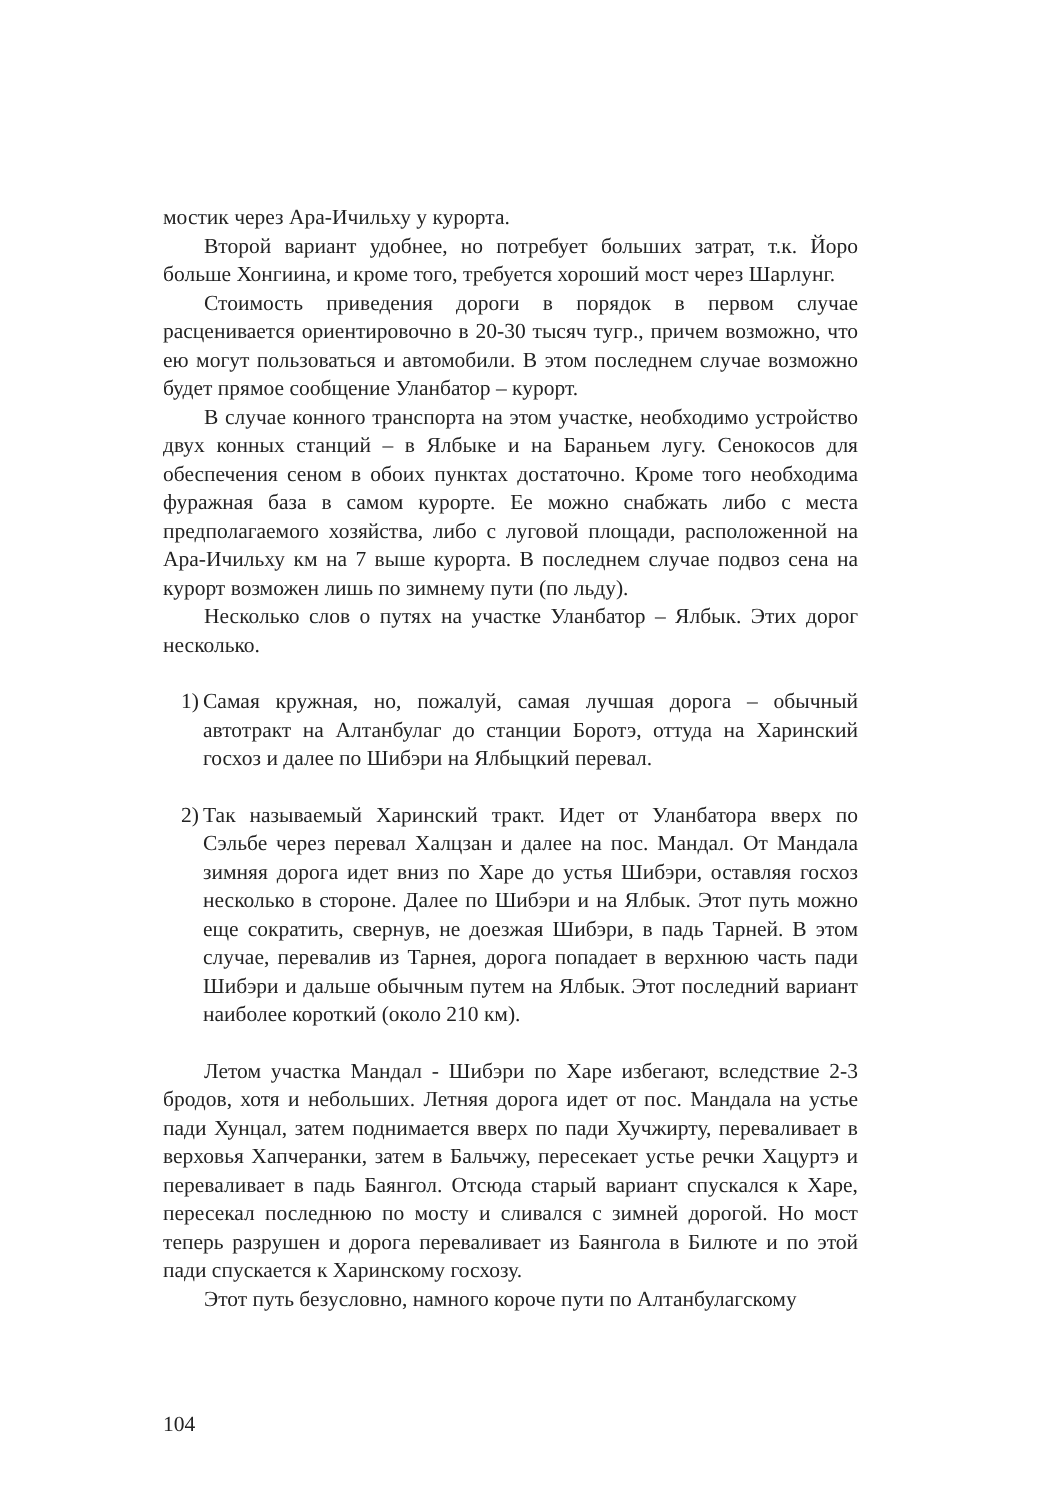мостик через Ара-Ичильху у курорта.
Второй вариант удобнее, но потребует больших затрат, т.к. Йоро больше Хонгиина, и кроме того, требуется хороший мост через Шарлунг.
Стоимость приведения дороги в порядок в первом случае расценивается ориентировочно в 20-30 тысяч тугр., причем возможно, что ею могут пользоваться и автомобили. В этом последнем случае возможно будет прямое сообщение Уланбатор – курорт.
В случае конного транспорта на этом участке, необходимо устройство двух конных станций – в Ялбыке и на Бараньем лугу. Сенокосов для обеспечения сеном в обоих пунктах достаточно. Кроме того необходима фуражная база в самом курорте. Ее можно снабжать либо с места предполагаемого хозяйства, либо с луговой площади, расположенной на Ара-Ичильху км на 7 выше курорта. В последнем случае подвоз сена на курорт возможен лишь по зимнему пути (по льду).
Несколько слов о путях на участке Уланбатор – Ялбык. Этих дорог несколько.
1)
Самая кружная, но, пожалуй, самая лучшая дорога – обычный автотракт на Алтанбулаг до станции Боротэ, оттуда на Харинский госхоз и далее по Шибэри на Ялбыцкий перевал.
2)
Так называемый Харинский тракт. Идет от Уланбатора вверх по Сэльбе через перевал Халцзан и далее на пос. Мандал. От Мандала зимняя дорога идет вниз по Харе до устья Шибэри, оставляя госхоз несколько в стороне. Далее по Шибэри и на Ялбык. Этот путь можно еще сократить, свернув, не доезжая Шибэри, в падь Тарней. В этом случае, перевалив из Тарнея, дорога попадает в верхнюю часть пади Шибэри и дальше обычным путем на Ялбык. Этот последний вариант наиболее короткий (около 210 км).
Летом участка Мандал - Шибэри по Харе избегают, вследствие 2-3 бродов, хотя и небольших. Летняя дорога идет от пос. Мандала на устье пади Хунцал, затем поднимается вверх по пади Хучжирту, переваливает в верховья Хапчеранки, затем в Бальчжу, пересекает устье речки Хацуртэ и переваливает в падь Баянгол. Отсюда старый вариант спускался к Харе, пересекал последнюю по мосту и сливался с зимней дорогой. Но мост теперь разрушен и дорога переваливает из Баянгола в Билюте и по этой пади спускается к Харинскому госхозу.
Этот путь безусловно, намного короче пути по Алтанбулагскому
104